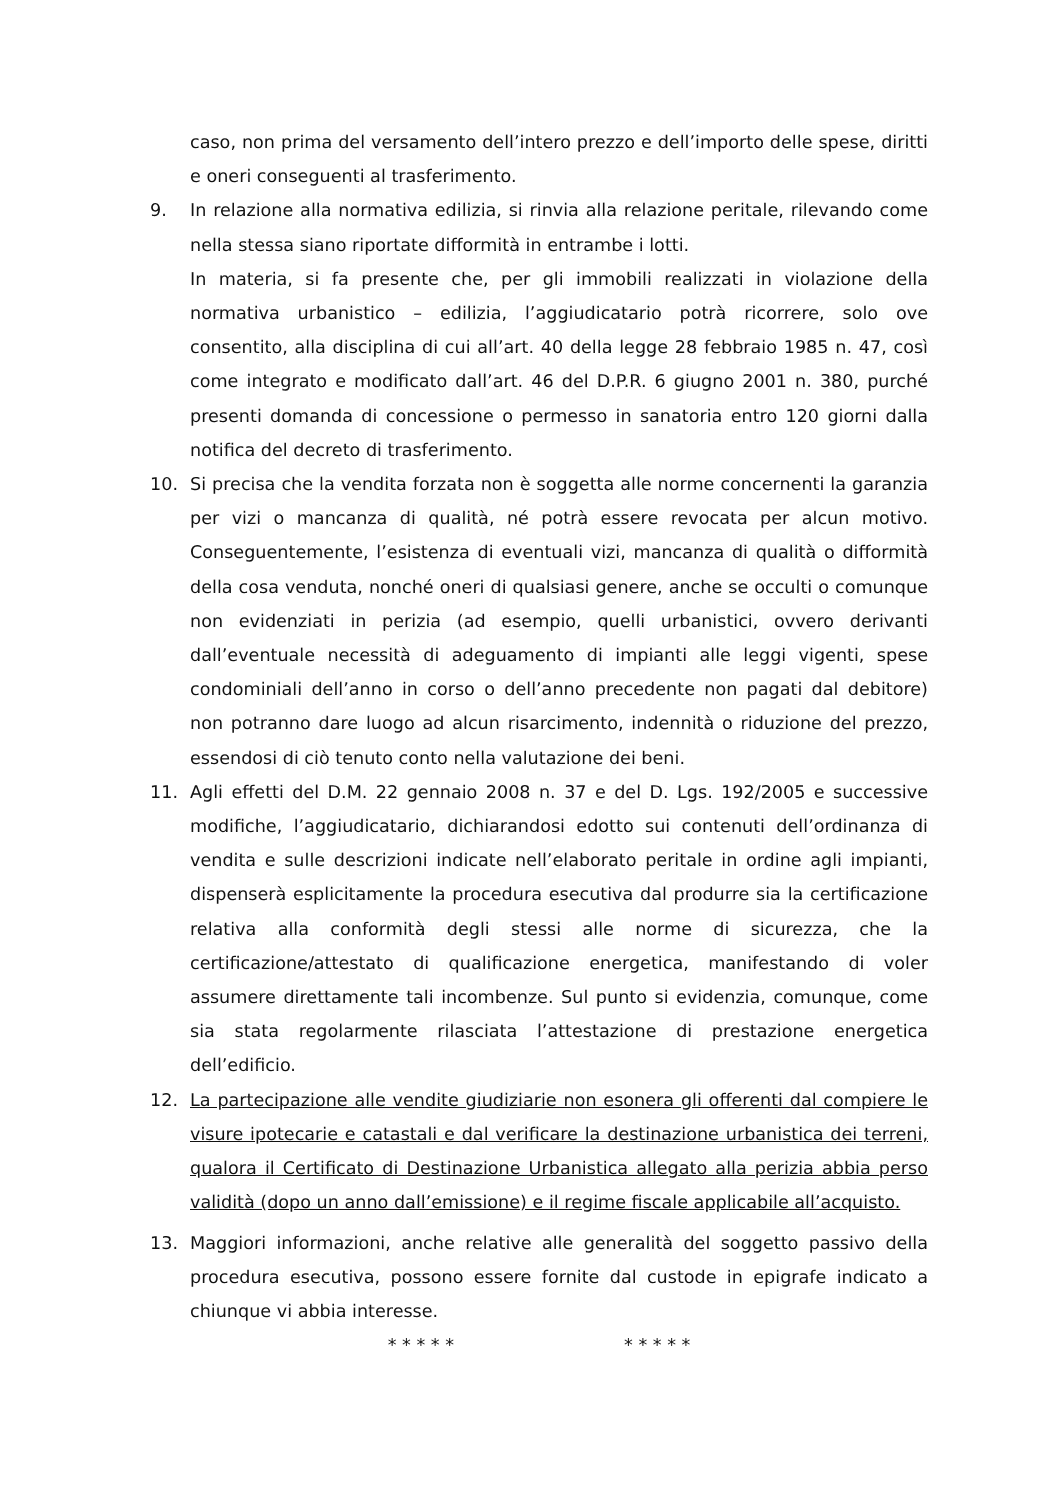caso, non prima del versamento dell’intero prezzo e dell’importo delle spese, diritti e oneri conseguenti al trasferimento.
9. In relazione alla normativa edilizia, si rinvia alla relazione peritale, rilevando come nella stessa siano riportate difformità in entrambe i lotti.
In materia, si fa presente che, per gli immobili realizzati in violazione della normativa urbanistico – edilizia, l’aggiudicatario potrà ricorrere, solo ove consentito, alla disciplina di cui all’art. 40 della legge 28 febbraio 1985 n. 47, così come integrato e modificato dall’art. 46 del D.P.R. 6 giugno 2001 n. 380, purché presenti domanda di concessione o permesso in sanatoria entro 120 giorni dalla notifica del decreto di trasferimento.
10. Si precisa che la vendita forzata non è soggetta alle norme concernenti la garanzia per vizi o mancanza di qualità, né potrà essere revocata per alcun motivo. Conseguentemente, l’esistenza di eventuali vizi, mancanza di qualità o difformità della cosa venduta, nonché oneri di qualsiasi genere, anche se occulti o comunque non evidenziati in perizia (ad esempio, quelli urbanistici, ovvero derivanti dall’eventuale necessità di adeguamento di impianti alle leggi vigenti, spese condominiali dell’anno in corso o dell’anno precedente non pagati dal debitore) non potranno dare luogo ad alcun risarcimento, indennità o riduzione del prezzo, essendosi di ciò tenuto conto nella valutazione dei beni.
11. Agli effetti del D.M. 22 gennaio 2008 n. 37 e del D. Lgs. 192/2005 e successive modifiche, l’aggiudicatario, dichiarandosi edotto sui contenuti dell’ordinanza di vendita e sulle descrizioni indicate nell’elaborato peritale in ordine agli impianti, dispenserà esplicitamente la procedura esecutiva dal produrre sia la certificazione relativa alla conformità degli stessi alle norme di sicurezza, che la certificazione/attestato di qualificazione energetica, manifestando di voler assumere direttamente tali incombenze. Sul punto si evidenzia, comunque, come sia stata regolarmente rilasciata l’attestazione di prestazione energetica dell’edificio.
12. La partecipazione alle vendite giudiziarie non esonera gli offerenti dal compiere le visure ipotecarie e catastali e dal verificare la destinazione urbanistica dei terreni, qualora il Certificato di Destinazione Urbanistica allegato alla perizia abbia perso validità (dopo un anno dall’emissione) e il regime fiscale applicabile all’acquisto.
13. Maggiori informazioni, anche relative alle generalità del soggetto passivo della procedura esecutiva, possono essere fornite dal custode in epigrafe indicato a chiunque vi abbia interesse.
* * * * * * * * * *